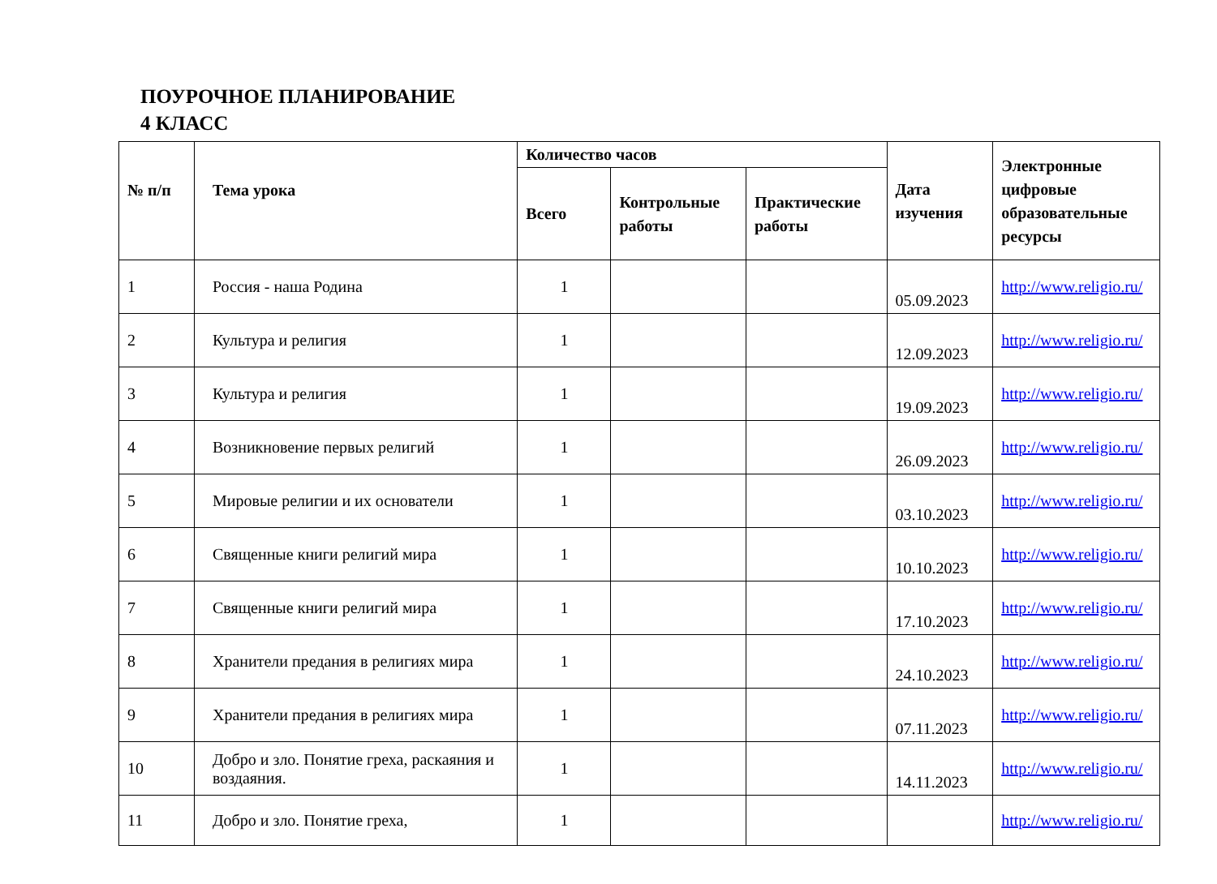ПОУРОЧНОЕ ПЛАНИРОВАНИЕ
4 КЛАСС
| № п/п | Тема урока | Количество часов | | | Дата изучения | Электронные цифровые образовательные ресурсы |
| --- | --- | --- | --- | --- | --- | --- |
| | | Всего | Контрольные работы | Практические работы | | |
| 1 | Россия - наша Родина | 1 | | | 05.09.2023 | http://www.religio.ru/ |
| 2 | Культура и религия | 1 | | | 12.09.2023 | http://www.religio.ru/ |
| 3 | Культура и религия | 1 | | | 19.09.2023 | http://www.religio.ru/ |
| 4 | Возникновение первых религий | 1 | | | 26.09.2023 | http://www.religio.ru/ |
| 5 | Мировые религии и их основатели | 1 | | | 03.10.2023 | http://www.religio.ru/ |
| 6 | Священные книги религий мира | 1 | | | 10.10.2023 | http://www.religio.ru/ |
| 7 | Священные книги религий мира | 1 | | | 17.10.2023 | http://www.religio.ru/ |
| 8 | Хранители предания в религиях мира | 1 | | | 24.10.2023 | http://www.religio.ru/ |
| 9 | Хранители предания в религиях мира | 1 | | | 07.11.2023 | http://www.religio.ru/ |
| 10 | Добро и зло. Понятие греха, раскаяния и воздаяния. | 1 | | | 14.11.2023 | http://www.religio.ru/ |
| 11 | Добро и зло. Понятие греха, | 1 | | | | http://www.religio.ru/ |